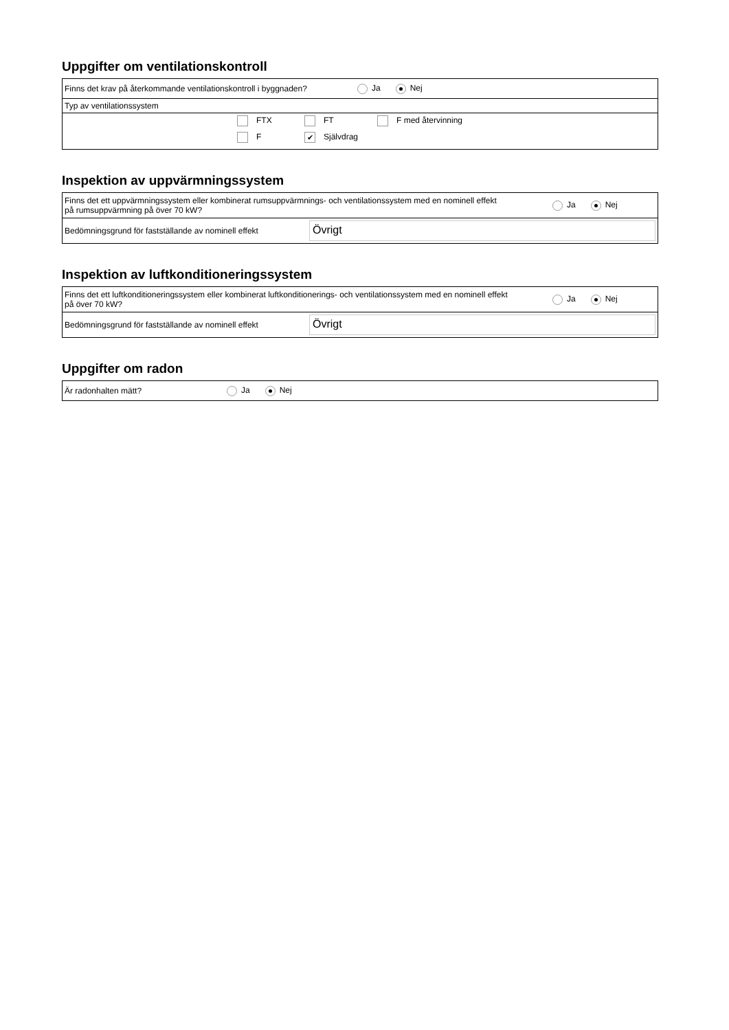Uppgifter om ventilationskontroll
| Finns det krav på återkommande ventilationskontroll i byggnaden? | Ja Nej |
| Typ av ventilationssystem | |
| | FTX FT F med återvinning F ✔ Självdrag |
Inspektion av uppvärmningssystem
| Finns det ett uppvärmningssystem eller kombinerat rumsuppvärmnings- och ventilationssystem med en nominell effekt på rumsuppvärmning på över 70 kW? | | Ja Nej |
| Bedömningsgrund för fastställande av nominell effekt | Övrigt | |
Inspektion av luftkonditioneringssystem
| Finns det ett luftkonditioneringssystem eller kombinerat luftkonditionerings- och ventilationssystem med en nominell effekt på över 70 kW? | | Ja Nej |
| Bedömningsgrund för fastställande av nominell effekt | Övrigt | |
Uppgifter om radon
| Är radonhalten mätt? | Ja Nej |